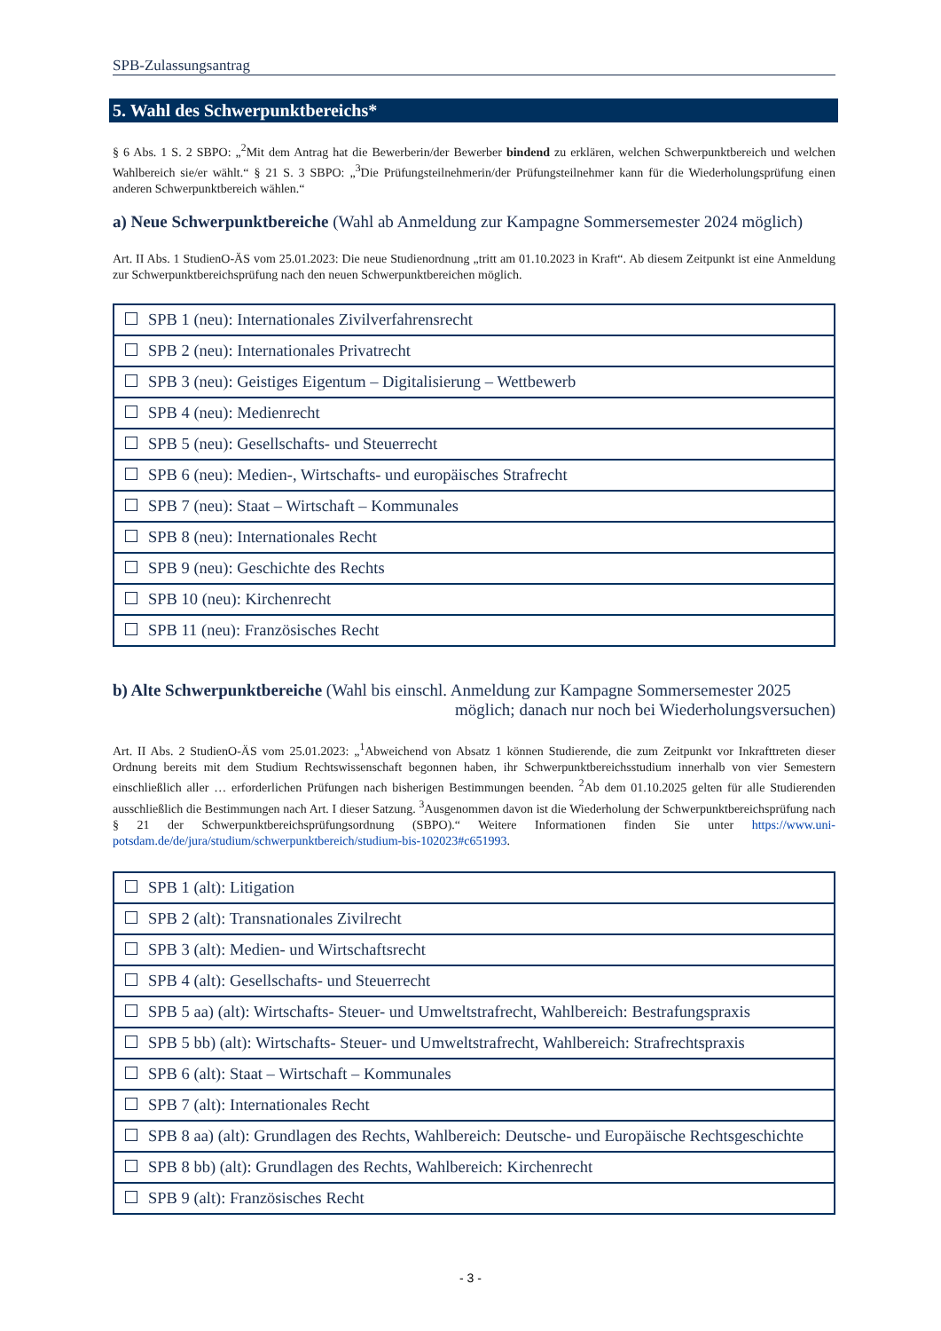SPB-Zulassungsantrag
5. Wahl des Schwerpunktbereichs*
§ 6 Abs. 1 S. 2 SBPO: „<sup>2</sup>Mit dem Antrag hat die Bewerberin/der Bewerber bindend zu erklären, welchen Schwerpunktbereich und welchen Wahlbereich sie/er wählt.“ § 21 S. 3 SBPO: „<sup>3</sup>Die Prüfungsteilnehmerin/der Prüfungsteilnehmer kann für die Wiederholungsprüfung einen anderen Schwerpunktbereich wählen.“
a) Neue Schwerpunktbereiche (Wahl ab Anmeldung zur Kampagne Sommersemester 2024 möglich)
Art. II Abs. 1 StudienO-ÄS vom 25.01.2023: Die neue Studienordnung „tritt am 01.10.2023 in Kraft“. Ab diesem Zeitpunkt ist eine Anmeldung zur Schwerpunktbereichsprüfung nach den neuen Schwerpunktbereichen möglich.
| SPB 1 (neu): Internationales Zivilverfahrensrecht |
| SPB 2 (neu): Internationales Privatrecht |
| SPB 3 (neu): Geistiges Eigentum – Digitalisierung – Wettbewerb |
| SPB 4 (neu): Medienrecht |
| SPB 5 (neu): Gesellschafts- und Steuerrecht |
| SPB 6 (neu): Medien-, Wirtschafts- und europäisches Strafrecht |
| SPB 7 (neu): Staat – Wirtschaft – Kommunales |
| SPB 8 (neu): Internationales Recht |
| SPB 9 (neu): Geschichte des Rechts |
| SPB 10 (neu): Kirchenrecht |
| SPB 11 (neu): Französisches Recht |
b) Alte Schwerpunktbereiche (Wahl bis einschl. Anmeldung zur Kampagne Sommersemester 2025
möglich; danach nur noch bei Wiederholungsversuchen)
Art. II Abs. 2 StudienO-ÄS vom 25.01.2023: „<sup>1</sup>Abweichend von Absatz 1 können Studierende, die zum Zeitpunkt vor Inkrafttreten dieser Ordnung bereits mit dem Studium Rechtswissenschaft begonnen haben, ihr Schwerpunktbereichsstudium innerhalb von vier Semestern einschließlich aller … erforderlichen Prüfungen nach bisherigen Bestimmungen beenden. <sup>2</sup>Ab dem 01.10.2025 gelten für alle Studierenden ausschließlich die Bestimmungen nach Art. I dieser Satzung. <sup>3</sup>Ausgenommen davon ist die Wiederholung der Schwerpunktbereichsprüfung nach § 21 der Schwerpunktbereichsprüfungsordnung (SBPO).“ Weitere Informationen finden Sie unter https://www.uni-potsdam.de/de/jura/studium/schwerpunktbereich/studium-bis-102023#c651993.
| SPB 1 (alt): Litigation |
| SPB 2 (alt): Transnationales Zivilrecht |
| SPB 3 (alt): Medien- und Wirtschaftsrecht |
| SPB 4 (alt): Gesellschafts- und Steuerrecht |
| SPB 5 aa) (alt): Wirtschafts- Steuer- und Umweltstrafrecht, Wahlbereich: Bestrafungspraxis |
| SPB 5 bb) (alt): Wirtschafts- Steuer- und Umweltstrafrecht, Wahlbereich: Strafrechtspraxis |
| SPB 6 (alt): Staat – Wirtschaft – Kommunales |
| SPB 7 (alt): Internationales Recht |
| SPB 8 aa) (alt): Grundlagen des Rechts, Wahlbereich: Deutsche- und Europäische Rechtsgeschichte |
| SPB 8 bb) (alt): Grundlagen des Rechts, Wahlbereich: Kirchenrecht |
| SPB 9 (alt): Französisches Recht |
- 3 -